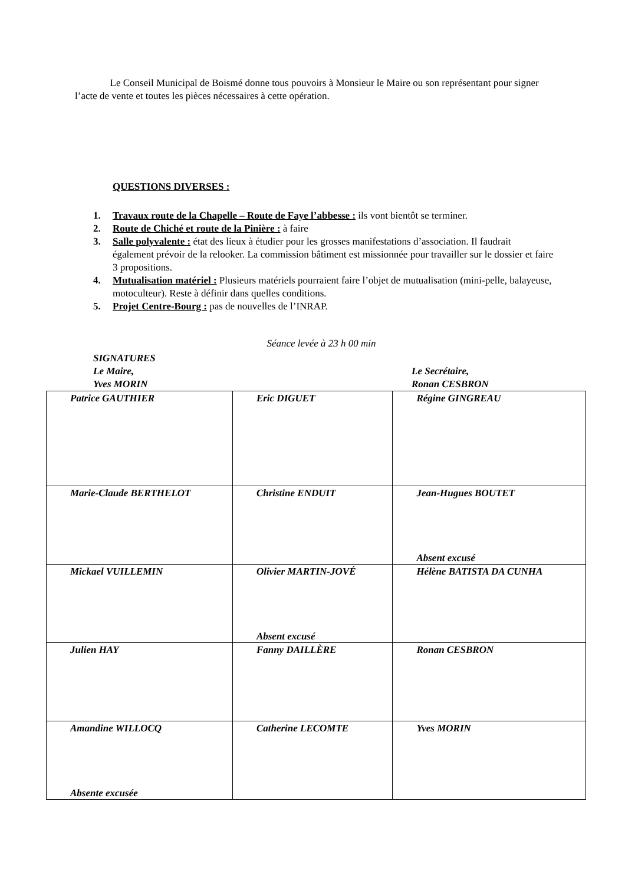Le Conseil Municipal de Boismé donne tous pouvoirs à Monsieur le Maire ou son représentant pour signer l’acte de vente et toutes les pièces nécessaires à cette opération.
QUESTIONS DIVERSES :
1. Travaux route de la Chapelle – Route de Faye l’abbesse : ils vont bientôt se terminer.
2. Route de Chiché et route de la Pinière : à faire
3. Salle polyvalente : état des lieux à étudier pour les grosses manifestations d’association. Il faudrait également prévoir de la relooker. La commission bâtiment est missionnée pour travailler sur le dossier et faire 3 propositions.
4. Mutualisation matériel : Plusieurs matériels pourraient faire l’objet de mutualisation (mini-pelle, balayeuse, motoculteur). Reste à définir dans quelles conditions.
5. Projet Centre-Bourg : pas de nouvelles de l’INRAP.
Séance levée à 23 h 00 min
SIGNATURES
Le Maire,
Yves MORIN
Le Secrétaire,
Ronan CESBRON
| Patrice GAUTHIER | Eric DIGUET | Régine GINGREAU |
| Marie-Claude BERTHELOT | Christine ENDUIT | Jean-Hugues BOUTET Absent excusé |
| Mickael VUILLEMIN | Olivier MARTIN-JOVÉ Absent excusé | Hélène BATISTA DA CUNHA |
| Julien HAY | Fanny DAILLÈRE | Ronan CESBRON |
| Amandine WILLOCQ Absente excusée | Catherine LECOMTE | Yves MORIN |